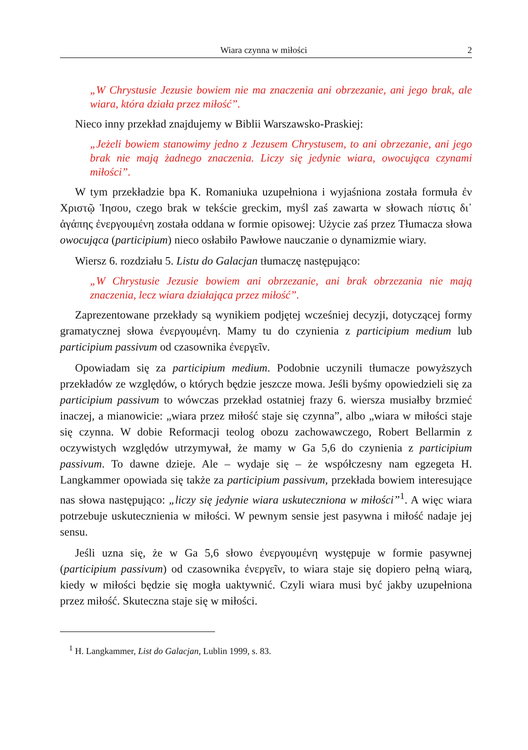Wiara czynna w miłości 2
„W Chrystusie Jezusie bowiem nie ma znaczenia ani obrzezanie, ani jego brak, ale wiara, która działa przez miłość”.
Nieco inny przekład znajdujemy w Biblii Warszawsko-Praskiej:
„Jeżeli bowiem stanowimy jedno z Jezusem Chrystusem, to ani obrzezanie, ani jego brak nie mają żadnego znaczenia. Liczy się jedynie wiara, owocująca czynami miłości”.
W tym przekładzie bpa K. Romaniuka uzupełniona i wyjaśniona została formuła ἐν Χριστῷ Ἰησου, czego brak w tekście greckim, myśl zaś zawarta w słowach πίστις δι᾽ ἀγάπης ἐνεργουμένη została oddana w formie opisowej: Użycie zaś przez Tłumacza słowa owocująca (participium) nieco osłabiło Pawłowe nauczanie o dynamizmie wiary.
Wiersz 6. rozdziału 5. Listu do Galacjan tłumaczę następująco:
„W Chrystusie Jezusie bowiem ani obrzezanie, ani brak obrzezania nie mają znaczenia, lecz wiara działająca przez miłość”.
Zaprezentowane przekłady są wynikiem podjętej wcześniej decyzji, dotyczącej formy gramatycznej słowa ἐνεργουμένη. Mamy tu do czynienia z participium medium lub participium passivum od czasownika ἐνεργεῖν.
Opowiadam się za participium medium. Podobnie uczynili tłumacze powyższych przekładów ze względów, o których będzie jeszcze mowa. Jeśli byśmy opowiedzieli się za participium passivum to wówczas przekład ostatniej frazy 6. wiersza musiałby brzmieć inaczej, a mianowicie: „wiara przez miłość staje się czynna”, albo „wiara w miłości staje się czynna. W dobie Reformacji teolog obozu zachowawczego, Robert Bellarmin z oczywistych względów utrzymywał, że mamy w Ga 5,6 do czynienia z participium passivum. To dawne dzieje. Ale – wydaje się – że współczesny nam egzegeta H. Langkammer opowiada się także za participium passivum, przekłada bowiem interesujące nas słowa następująco: „liczy się jedynie wiara uskuteczniona w miłości”<sup>1</sup>. A więc wiara potrzebuje uskutecznienia w miłości. W pewnym sensie jest pasywna i miłość nadaje jej sensu.
Jeśli uzna się, że w Ga 5,6 słowo ἐνεργουμένη występuje w formie pasywnej (participium passivum) od czasownika ἐνεργεῖν, to wiara staje się dopiero pełną wiarą, kiedy w miłości będzie się mogła uaktywnić. Czyli wiara musi być jakby uzupełniona przez miłość. Skuteczna staje się w miłości.
<sup>1</sup> H. Langkammer, List do Galacjan, Lublin 1999, s. 83.